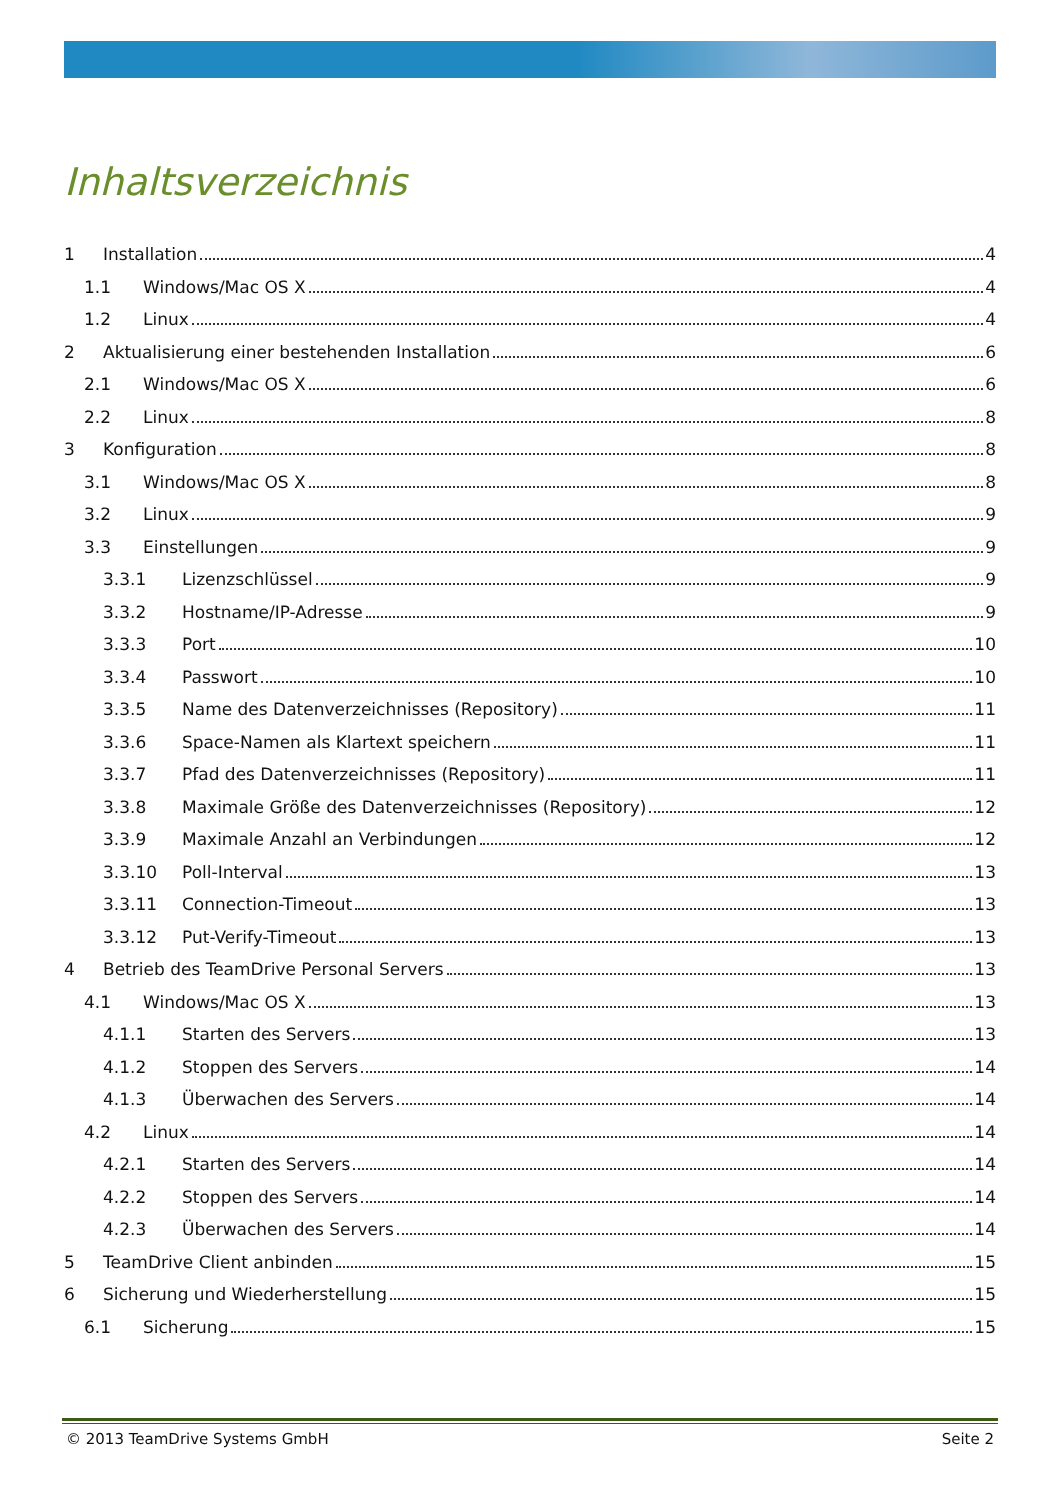Inhaltsverzeichnis
1 Installation 4
1.1 Windows/Mac OS X 4
1.2 Linux 4
2 Aktualisierung einer bestehenden Installation 6
2.1 Windows/Mac OS X 6
2.2 Linux 8
3 Konfiguration 8
3.1 Windows/Mac OS X 8
3.2 Linux 9
3.3 Einstellungen 9
3.3.1 Lizenzschlüssel 9
3.3.2 Hostname/IP-Adresse 9
3.3.3 Port 10
3.3.4 Passwort 10
3.3.5 Name des Datenverzeichnisses (Repository) 11
3.3.6 Space-Namen als Klartext speichern 11
3.3.7 Pfad des Datenverzeichnisses (Repository) 11
3.3.8 Maximale Größe des Datenverzeichnisses (Repository) 12
3.3.9 Maximale Anzahl an Verbindungen 12
3.3.10 Poll-Interval 13
3.3.11 Connection-Timeout 13
3.3.12 Put-Verify-Timeout 13
4 Betrieb des TeamDrive Personal Servers 13
4.1 Windows/Mac OS X 13
4.1.1 Starten des Servers 13
4.1.2 Stoppen des Servers 14
4.1.3 Überwachen des Servers 14
4.2 Linux 14
4.2.1 Starten des Servers 14
4.2.2 Stoppen des Servers 14
4.2.3 Überwachen des Servers 14
5 TeamDrive Client anbinden 15
6 Sicherung und Wiederherstellung 15
6.1 Sicherung 15
© 2013 TeamDrive Systems GmbH Seite 2